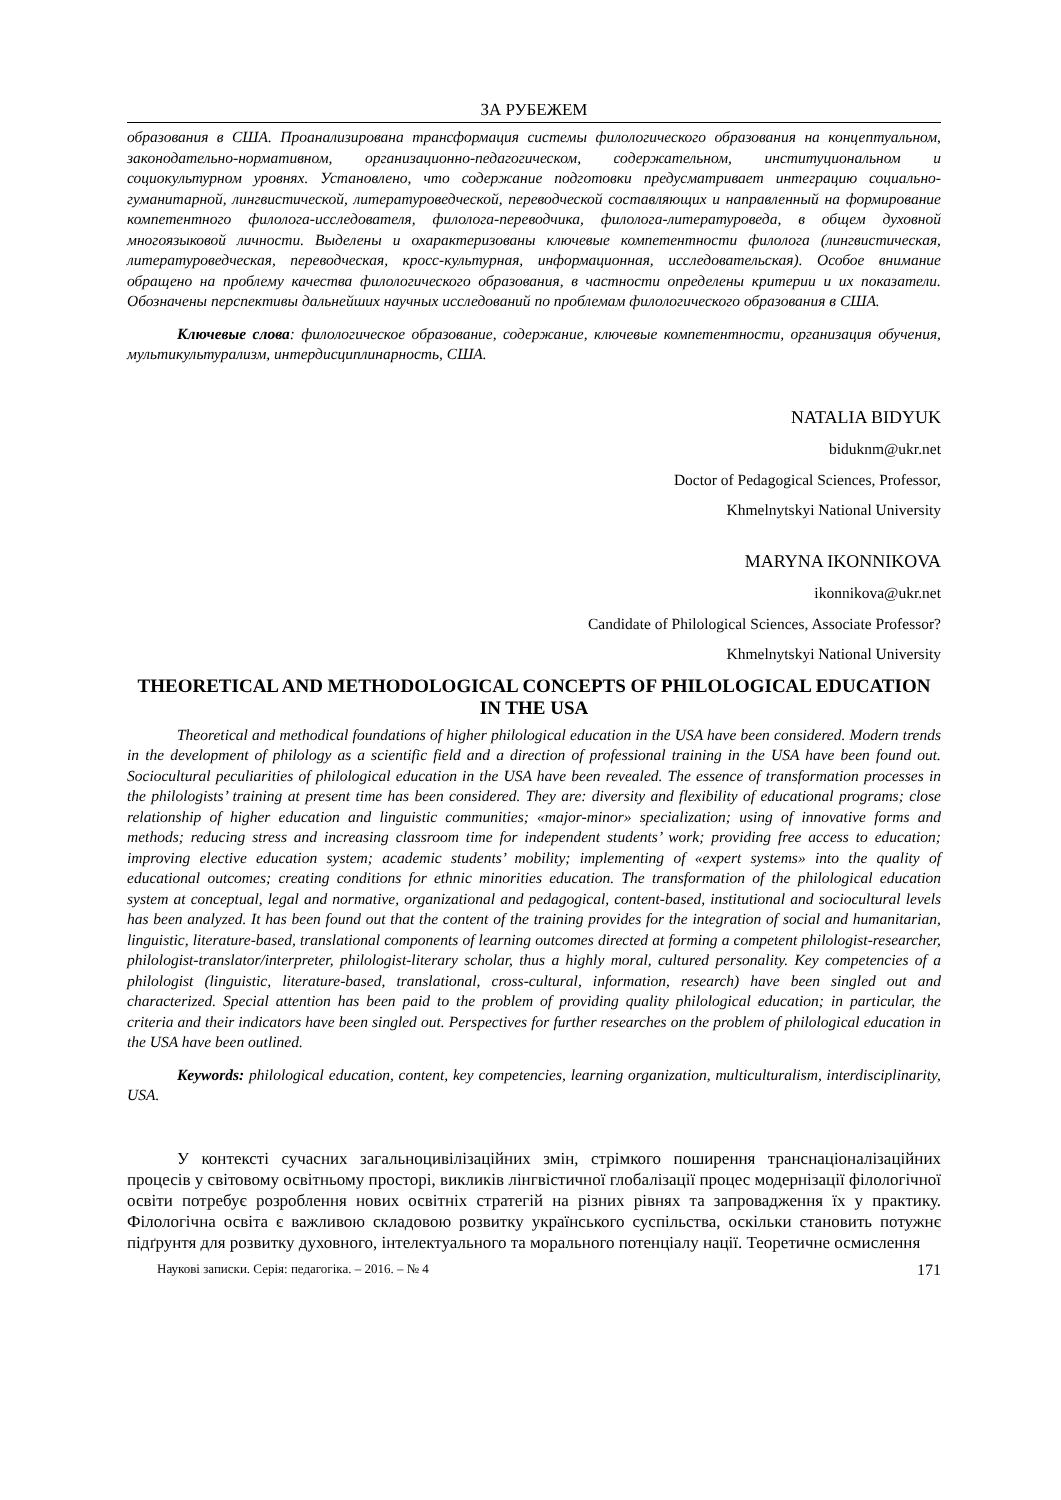ЗА РУБЕЖЕМ
образования в США. Проанализирована трансформация системы филологического образования на концептуальном, законодательно-нормативном, организационно-педагогическом, содержательном, институциональном и социокультурном уровнях. Установлено, что содержание подготовки предусматривает интеграцию социально-гуманитарной, лингвистической, литературоведческой, переводческой составляющих и направленный на формирование компетентного филолога-исследователя, филолога-переводчика, филолога-литературоведа, в общем духовной многоязыковой личности. Выделены и охарактеризованы ключевые компетентности филолога (лингвистическая, литературоведческая, переводческая, кросс-культурная, информационная, исследовательская). Особое внимание обращено на проблему качества филологического образования, в частности определены критерии и их показатели. Обозначены перспективы дальнейших научных исследований по проблемам филологического образования в США.
Ключевые слова: филологическое образование, содержание, ключевые компетентности, организация обучения, мультикультурализм, интердисциплинарность, США.
NATALIA BIDYUK
biduknm@ukr.net
Doctor of Pedagogical Sciences, Professor,
Khmelnytskyi National University
MARYNA IKONNIKOVA
ikonnikova@ukr.net
Candidate of Philological Sciences, Associate Professor?
Khmelnytskyi National University
THEORETICAL AND METHODOLOGICAL CONCEPTS OF PHILOLOGICAL EDUCATION IN THE USA
Theoretical and methodical foundations of higher philological education in the USA have been considered. Modern trends in the development of philology as a scientific field and a direction of professional training in the USA have been found out. Sociocultural peculiarities of philological education in the USA have been revealed. The essence of transformation processes in the philologists’ training at present time has been considered. They are: diversity and flexibility of educational programs; close relationship of higher education and linguistic communities; «major-minor» specialization; using of innovative forms and methods; reducing stress and increasing classroom time for independent students’ work; providing free access to education; improving elective education system; academic students’ mobility; implementing of «expert systems» into the quality of educational outcomes; creating conditions for ethnic minorities education. The transformation of the philological education system at conceptual, legal and normative, organizational and pedagogical, content-based, institutional and sociocultural levels has been analyzed. It has been found out that the content of the training provides for the integration of social and humanitarian, linguistic, literature-based, translational components of learning outcomes directed at forming a competent philologist-researcher, philologist-translator/interpreter, philologist-literary scholar, thus a highly moral, cultured personality. Key competencies of a philologist (linguistic, literature-based, translational, cross-cultural, information, research) have been singled out and characterized. Special attention has been paid to the problem of providing quality philological education; in particular, the criteria and their indicators have been singled out. Perspectives for further researches on the problem of philological education in the USA have been outlined.
Keywords: philological education, content, key competencies, learning organization, multiculturalism, interdisciplinarity, USA.
У контексті сучасних загальноцивілізаційних змін, стрімкого поширення транснаціоналізаційних процесів у світовому освітньому просторі, викликів лінгвістичної глобалізації процес модернізації філологічної освіти потребує розроблення нових освітніх стратегій на різних рівнях та запровадження їх у практику. Філологічна освіта є важливою складовою розвитку українського суспільства, оскільки становить потужнє підґрунтя для розвитку духовного, інтелектуального та морального потенціалу нації. Теоретичне осмислення
Наукові записки. Серія: педагогіка. – 2016. – № 4 171